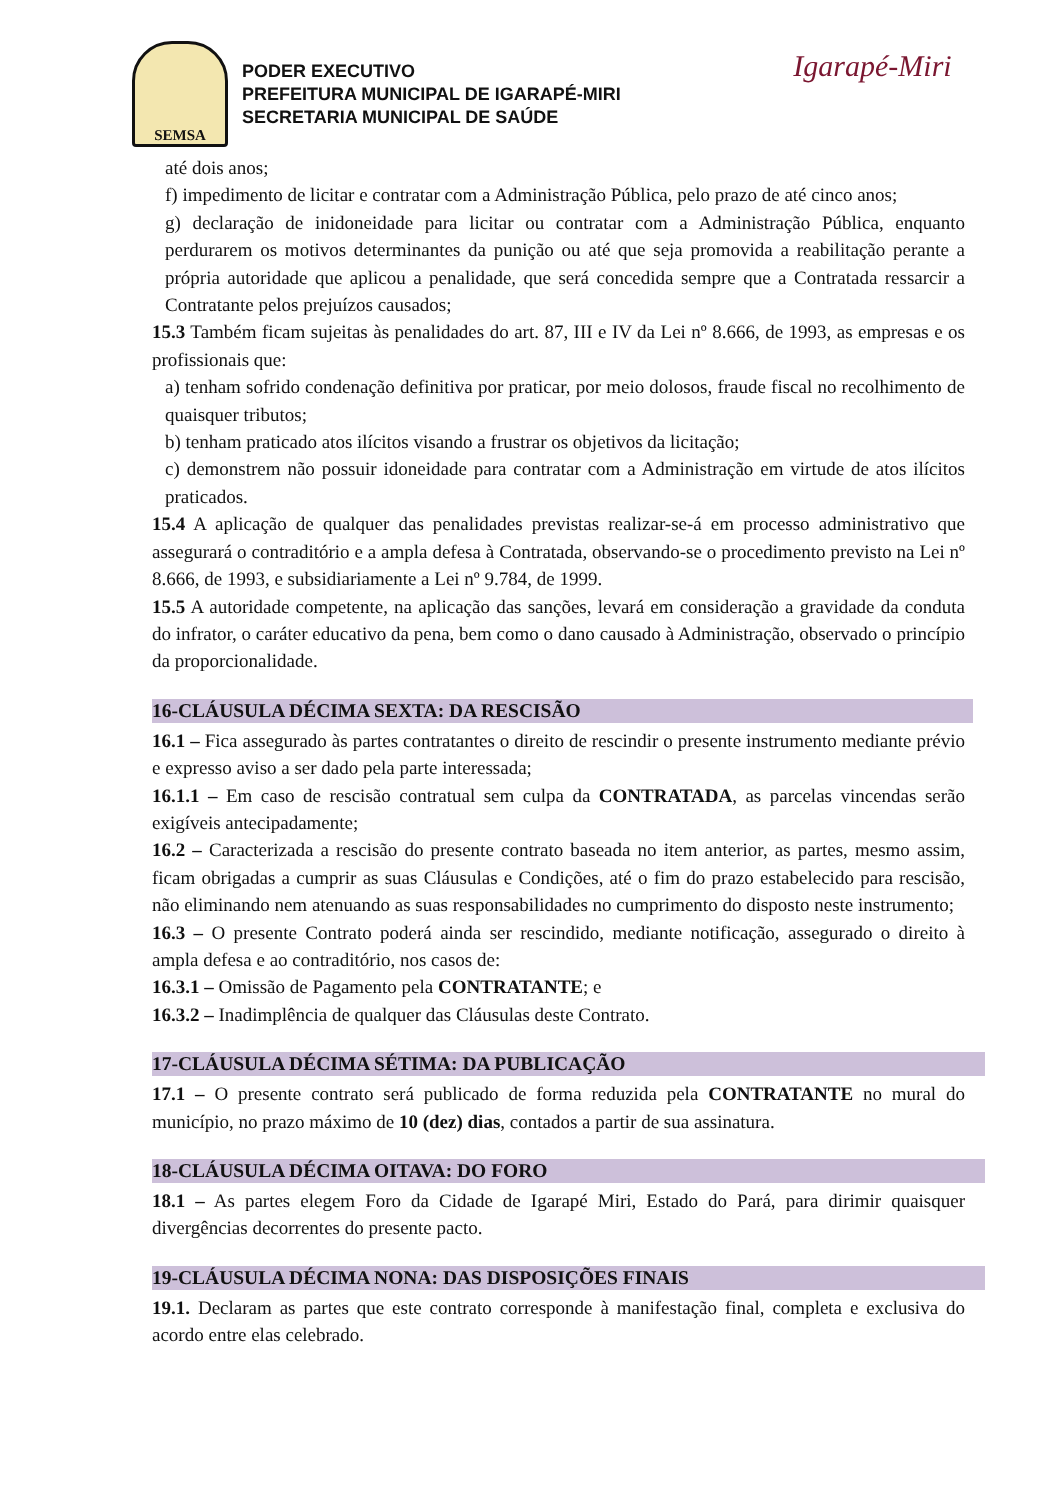SEMSA
PODER EXECUTIVO
PREFEITURA MUNICIPAL DE IGARAPÉ-MIRI
SECRETARIA MUNICIPAL DE SAÚDE
Igarapé-Miri
até dois anos;
f) impedimento de licitar e contratar com a Administração Pública, pelo prazo de até cinco anos;
g) declaração de inidoneidade para licitar ou contratar com a Administração Pública, enquanto perdurarem os motivos determinantes da punição ou até que seja promovida a reabilitação perante a própria autoridade que aplicou a penalidade, que será concedida sempre que a Contratada ressarcir a Contratante pelos prejuízos causados;
15.3 Também ficam sujeitas às penalidades do art. 87, III e IV da Lei nº 8.666, de 1993, as empresas e os profissionais que:
a) tenham sofrido condenação definitiva por praticar, por meio dolosos, fraude fiscal no recolhimento de quaisquer tributos;
b) tenham praticado atos ilícitos visando a frustrar os objetivos da licitação;
c) demonstrem não possuir idoneidade para contratar com a Administração em virtude de atos ilícitos praticados.
15.4 A aplicação de qualquer das penalidades previstas realizar-se-á em processo administrativo que assegurará o contraditório e a ampla defesa à Contratada, observando-se o procedimento previsto na Lei nº 8.666, de 1993, e subsidiariamente a Lei nº 9.784, de 1999.
15.5 A autoridade competente, na aplicação das sanções, levará em consideração a gravidade da conduta do infrator, o caráter educativo da pena, bem como o dano causado à Administração, observado o princípio da proporcionalidade.
16-CLÁUSULA DÉCIMA SEXTA: DA RESCISÃO
16.1 – Fica assegurado às partes contratantes o direito de rescindir o presente instrumento mediante prévio e expresso aviso a ser dado pela parte interessada;
16.1.1 – Em caso de rescisão contratual sem culpa da CONTRATADA, as parcelas vincendas serão exigíveis antecipadamente;
16.2 – Caracterizada a rescisão do presente contrato baseada no item anterior, as partes, mesmo assim, ficam obrigadas a cumprir as suas Cláusulas e Condições, até o fim do prazo estabelecido para rescisão, não eliminando nem atenuando as suas responsabilidades no cumprimento do disposto neste instrumento;
16.3 – O presente Contrato poderá ainda ser rescindido, mediante notificação, assegurado o direito à ampla defesa e ao contraditório, nos casos de:
16.3.1 – Omissão de Pagamento pela CONTRATANTE; e
16.3.2 – Inadimplência de qualquer das Cláusulas deste Contrato.
17-CLÁUSULA DÉCIMA SÉTIMA: DA PUBLICAÇÃO
17.1 – O presente contrato será publicado de forma reduzida pela CONTRATANTE no mural do município, no prazo máximo de 10 (dez) dias, contados a partir de sua assinatura.
18-CLÁUSULA DÉCIMA OITAVA: DO FORO
18.1 – As partes elegem Foro da Cidade de Igarapé Miri, Estado do Pará, para dirimir quaisquer divergências decorrentes do presente pacto.
19-CLÁUSULA DÉCIMA NONA: DAS DISPOSIÇÕES FINAIS
19.1. Declaram as partes que este contrato corresponde à manifestação final, completa e exclusiva do acordo entre elas celebrado.